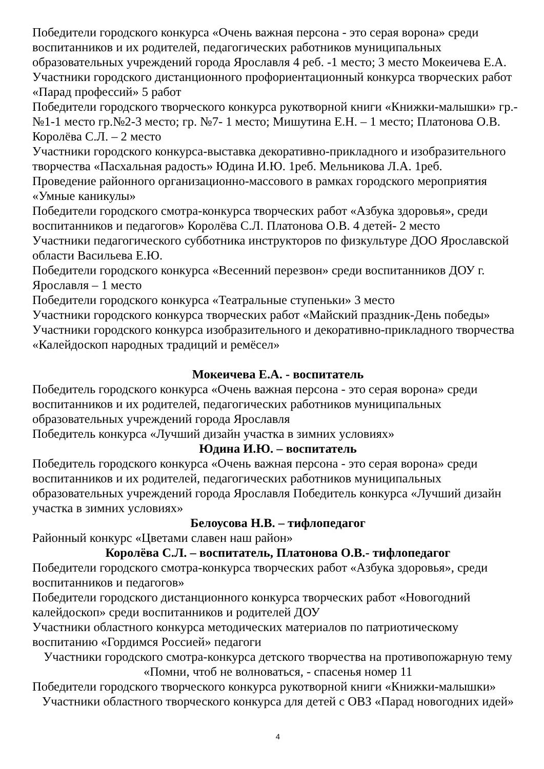Победители городского конкурса «Очень важная персона - это серая ворона» среди воспитанников и их родителей, педагогических работников муниципальных образовательных учреждений города Ярославля 4 реб. -1 место; 3 место Мокеичева Е.А.
Участники городского дистанционного профориентационный конкурса творческих работ «Парад профессий» 5 работ
Победители городского творческого конкурса рукотворной книги «Книжки-малышки» гр.-№1-1 место гр.№2-3 место; гр. №7- 1 место; Мишутина Е.Н. – 1 место; Платонова О.В. Королёва С.Л. – 2 место
Участники городского конкурса-выставка декоративно-прикладного и изобразительного творчества «Пасхальная радость» Юдина И.Ю. 1реб. Мельникова Л.А. 1реб.
Проведение районного организационно-массового в рамках городского мероприятия «Умные каникулы»
Победители городского смотра-конкурса творческих работ «Азбука здоровья», среди воспитанников и педагогов» Королёва С.Л. Платонова О.В. 4 детей- 2 место
Участники педагогического субботника инструкторов по физкультуре ДОО Ярославской области Васильева Е.Ю.
Победители городского конкурса «Весенний перезвон» среди воспитанников ДОУ г. Ярославля – 1 место
Победители городского конкурса «Театральные ступеньки» 3 место
Участники городского конкурса творческих работ «Майский праздник-День победы»
Участники городского конкурса изобразительного и декоративно-прикладного творчества «Калейдоскоп народных традиций и ремёсел»
Мокеичева Е.А. - воспитатель
Победитель городского конкурса «Очень важная персона - это серая ворона» среди воспитанников и их родителей, педагогических работников муниципальных образовательных учреждений города Ярославля
Победитель конкурса «Лучший дизайн участка в зимних условиях»
Юдина И.Ю. – воспитатель
Победитель городского конкурса «Очень важная персона - это серая ворона» среди воспитанников и их родителей, педагогических работников муниципальных образовательных учреждений города Ярославля Победитель конкурса «Лучший дизайн участка в зимних условиях»
Белоусова Н.В. – тифлопедагог
Районный конкурс «Цветами славен наш район»
Королёва С.Л. – воспитатель, Платонова О.В.- тифлопедагог
Победители городского смотра-конкурса творческих работ «Азбука здоровья», среди воспитанников и педагогов»
Победители городского дистанционного конкурса творческих работ «Новогодний калейдоскоп» среди воспитанников и родителей ДОУ
Участники областного конкурса методических материалов по патриотическому воспитанию «Гордимся Россией» педагоги
Участники городского смотра-конкурса детского творчества на противопожарную тему «Помни, чтоб не волноваться, - спасенья номер 11
Победители городского творческого конкурса рукотворной книги «Книжки-малышки»
Участники областного творческого конкурса для детей с ОВЗ «Парад новогодних идей»
4